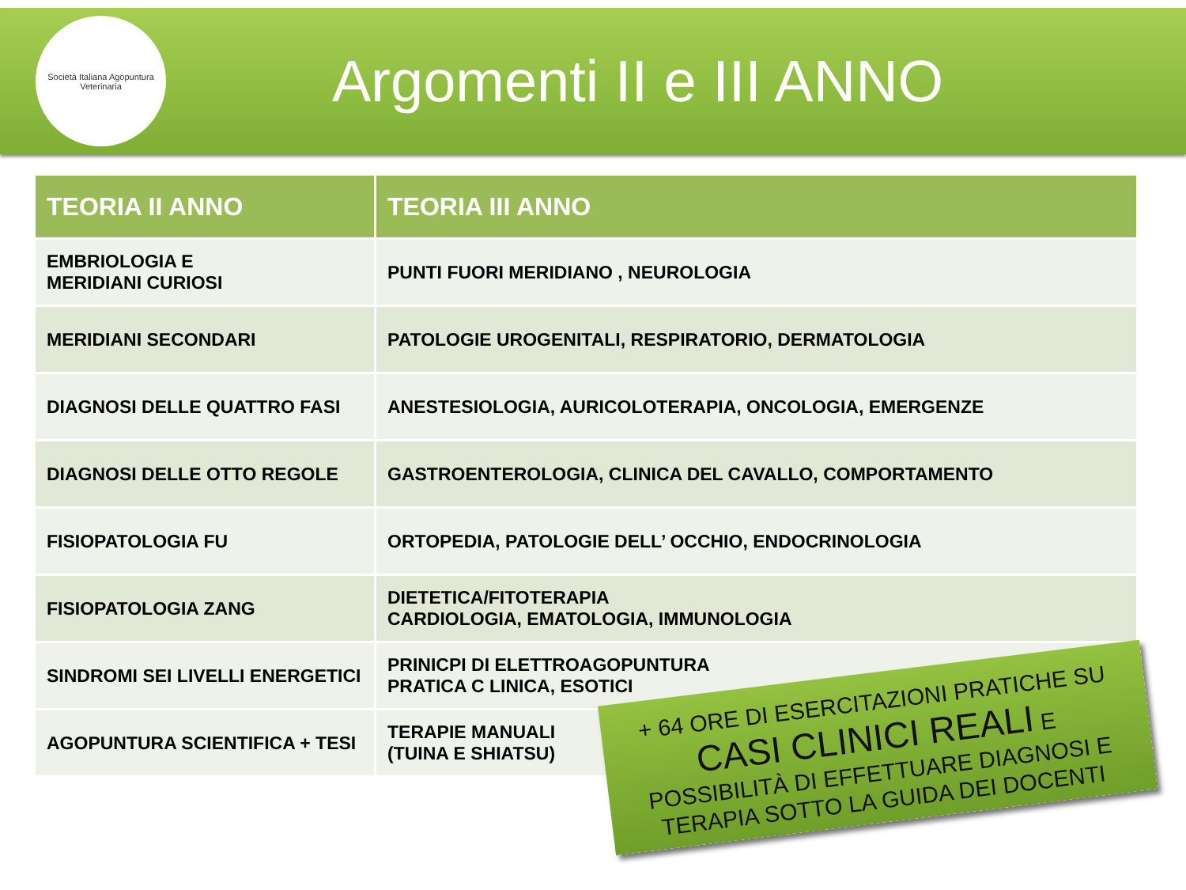Società Italiana Agopuntura Veterinaria
Argomenti II e III ANNO
| TEORIA II ANNO | TEORIA III ANNO |
| --- | --- |
| EMBRIOLOGIA E MERIDIANI CURIOSI | PUNTI FUORI MERIDIANO , NEUROLOGIA |
| MERIDIANI SECONDARI | PATOLOGIE UROGENITALI, RESPIRATORIO, DERMATOLOGIA |
| DIAGNOSI DELLE QUATTRO FASI | ANESTESIOLOGIA, AURICOLOTERAPIA, ONCOLOGIA, EMERGENZE |
| DIAGNOSI DELLE OTTO REGOLE | GASTROENTEROLOGIA, CLINICA DEL CAVALLO, COMPORTAMENTO |
| FISIOPATOLOGIA FU | ORTOPEDIA, PATOLOGIE DELL’ OCCHIO, ENDOCRINOLOGIA |
| FISIOPATOLOGIA ZANG | DIETETICA/FITOTERAPIA CARDIOLOGIA, EMATOLOGIA, IMMUNOLOGIA |
| SINDROMI SEI LIVELLI ENERGETICI | PRINICPI DI ELETTROAGOPUNTURA PRATICA C LINICA, ESOTICI |
| AGOPUNTURA SCIENTIFICA + TESI | TERAPIE MANUALI (TUINA E SHIATSU) |
+ 64 ORE DI ESERCITAZIONI PRATICHE SU
CASI CLINICI REALI E
POSSIBILITÀ DI EFFETTUARE DIAGNOSI E
TERAPIA SOTTO LA GUIDA DEI DOCENTI